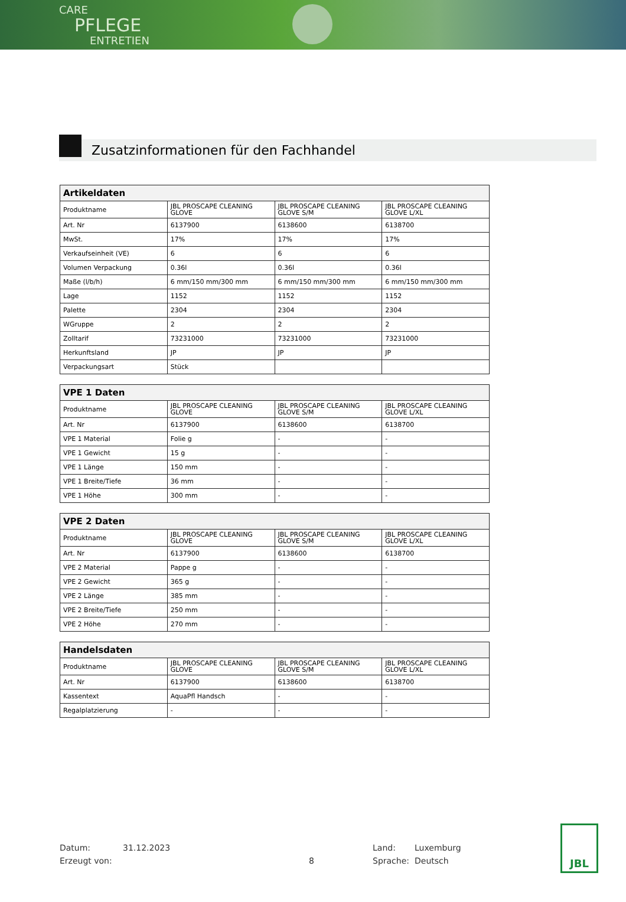CARE
PFLEGE
ENTRETIEN
Zusatzinformationen für den Fachhandel
| Artikeldaten | | | |
| --- | --- | --- | --- |
| Produktname | JBL PROSCAPE CLEANING GLOVE | JBL PROSCAPE CLEANING GLOVE S/M | JBL PROSCAPE CLEANING GLOVE L/XL |
| Art. Nr | 6137900 | 6138600 | 6138700 |
| MwSt. | 17% | 17% | 17% |
| Verkaufseinheit (VE) | 6 | 6 | 6 |
| Volumen Verpackung | 0.36l | 0.36l | 0.36l |
| Maße (l/b/h) | 6 mm/150 mm/300 mm | 6 mm/150 mm/300 mm | 6 mm/150 mm/300 mm |
| Lage | 1152 | 1152 | 1152 |
| Palette | 2304 | 2304 | 2304 |
| WGruppe | 2 | 2 | 2 |
| Zolltarif | 73231000 | 73231000 | 73231000 |
| Herkunftsland | JP | JP | JP |
| Verpackungsart | Stück | | |
| VPE 1 Daten | | | |
| --- | --- | --- | --- |
| Produktname | JBL PROSCAPE CLEANING GLOVE | JBL PROSCAPE CLEANING GLOVE S/M | JBL PROSCAPE CLEANING GLOVE L/XL |
| Art. Nr | 6137900 | 6138600 | 6138700 |
| VPE 1 Material | Folie g | - | - |
| VPE 1 Gewicht | 15 g | - | - |
| VPE 1 Länge | 150 mm | - | - |
| VPE 1 Breite/Tiefe | 36 mm | - | - |
| VPE 1 Höhe | 300 mm | - | - |
| VPE 2 Daten | | | |
| --- | --- | --- | --- |
| Produktname | JBL PROSCAPE CLEANING GLOVE | JBL PROSCAPE CLEANING GLOVE S/M | JBL PROSCAPE CLEANING GLOVE L/XL |
| Art. Nr | 6137900 | 6138600 | 6138700 |
| VPE 2 Material | Pappe g | - | - |
| VPE 2 Gewicht | 365 g | - | - |
| VPE 2 Länge | 385 mm | - | - |
| VPE 2 Breite/Tiefe | 250 mm | - | - |
| VPE 2 Höhe | 270 mm | - | - |
| Handelsdaten | | | |
| --- | --- | --- | --- |
| Produktname | JBL PROSCAPE CLEANING GLOVE | JBL PROSCAPE CLEANING GLOVE S/M | JBL PROSCAPE CLEANING GLOVE L/XL |
| Art. Nr | 6137900 | 6138600 | 6138700 |
| Kassentext | AquaPfl Handsch | - | - |
| Regalplatzierung | - | - | - |
Datum:
Erzeugt von:
31.12.2023
8 Land:
Sprache:
Luxemburg
Deutsch
JBL